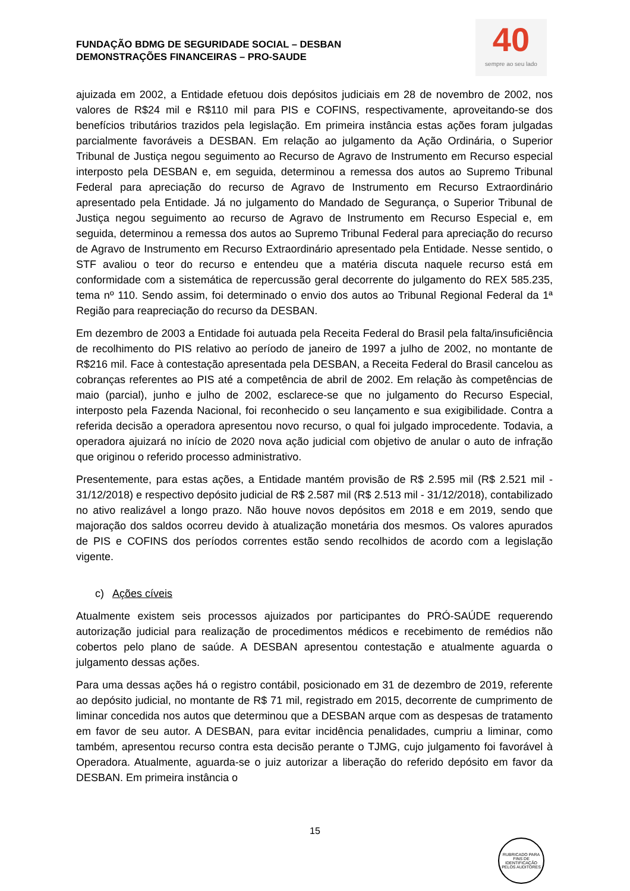FUNDAÇÃO BDMG DE SEGURIDADE SOCIAL – DESBAN
DEMONSTRAÇÕES FINANCEIRAS – PRO-SAUDE
40
sempre ao seu lado
ajuizada em 2002, a Entidade efetuou dois depósitos judiciais em 28 de novembro de 2002, nos valores de R$24 mil e R$110 mil para PIS e COFINS, respectivamente, aproveitando-se dos benefícios tributários trazidos pela legislação. Em primeira instância estas ações foram julgadas parcialmente favoráveis a DESBAN. Em relação ao julgamento da Ação Ordinária, o Superior Tribunal de Justiça negou seguimento ao Recurso de Agravo de Instrumento em Recurso especial interposto pela DESBAN e, em seguida, determinou a remessa dos autos ao Supremo Tribunal Federal para apreciação do recurso de Agravo de Instrumento em Recurso Extraordinário apresentado pela Entidade. Já no julgamento do Mandado de Segurança, o Superior Tribunal de Justiça negou seguimento ao recurso de Agravo de Instrumento em Recurso Especial e, em seguida, determinou a remessa dos autos ao Supremo Tribunal Federal para apreciação do recurso de Agravo de Instrumento em Recurso Extraordinário apresentado pela Entidade. Nesse sentido, o STF avaliou o teor do recurso e entendeu que a matéria discuta naquele recurso está em conformidade com a sistemática de repercussão geral decorrente do julgamento do REX 585.235, tema nº 110. Sendo assim, foi determinado o envio dos autos ao Tribunal Regional Federal da 1ª Região para reapreciação do recurso da DESBAN.
Em dezembro de 2003 a Entidade foi autuada pela Receita Federal do Brasil pela falta/insuficiência de recolhimento do PIS relativo ao período de janeiro de 1997 a julho de 2002, no montante de R$216 mil. Face à contestação apresentada pela DESBAN, a Receita Federal do Brasil cancelou as cobranças referentes ao PIS até a competência de abril de 2002. Em relação às competências de maio (parcial), junho e julho de 2002, esclarece-se que no julgamento do Recurso Especial, interposto pela Fazenda Nacional, foi reconhecido o seu lançamento e sua exigibilidade. Contra a referida decisão a operadora apresentou novo recurso, o qual foi julgado improcedente. Todavia, a operadora ajuizará no início de 2020 nova ação judicial com objetivo de anular o auto de infração que originou o referido processo administrativo.
Presentemente, para estas ações, a Entidade mantém provisão de R$ 2.595 mil (R$ 2.521 mil - 31/12/2018) e respectivo depósito judicial de R$ 2.587 mil (R$ 2.513 mil - 31/12/2018), contabilizado no ativo realizável a longo prazo. Não houve novos depósitos em 2018 e em 2019, sendo que majoração dos saldos ocorreu devido à atualização monetária dos mesmos. Os valores apurados de PIS e COFINS dos períodos correntes estão sendo recolhidos de acordo com a legislação vigente.
c) Ações cíveis
Atualmente existem seis processos ajuizados por participantes do PRÓ-SAÚDE requerendo autorização judicial para realização de procedimentos médicos e recebimento de remédios não cobertos pelo plano de saúde. A DESBAN apresentou contestação e atualmente aguarda o julgamento dessas ações.
Para uma dessas ações há o registro contábil, posicionado em 31 de dezembro de 2019, referente ao depósito judicial, no montante de R$ 71 mil, registrado em 2015, decorrente de cumprimento de liminar concedida nos autos que determinou que a DESBAN arque com as despesas de tratamento em favor de seu autor. A DESBAN, para evitar incidência penalidades, cumpriu a liminar, como também, apresentou recurso contra esta decisão perante o TJMG, cujo julgamento foi favorável à Operadora. Atualmente, aguarda-se o juiz autorizar a liberação do referido depósito em favor da DESBAN. Em primeira instância o
15
RUBRICADO PARA FINS DE IDENTIFICAÇÃO
PELOS AUDITORES